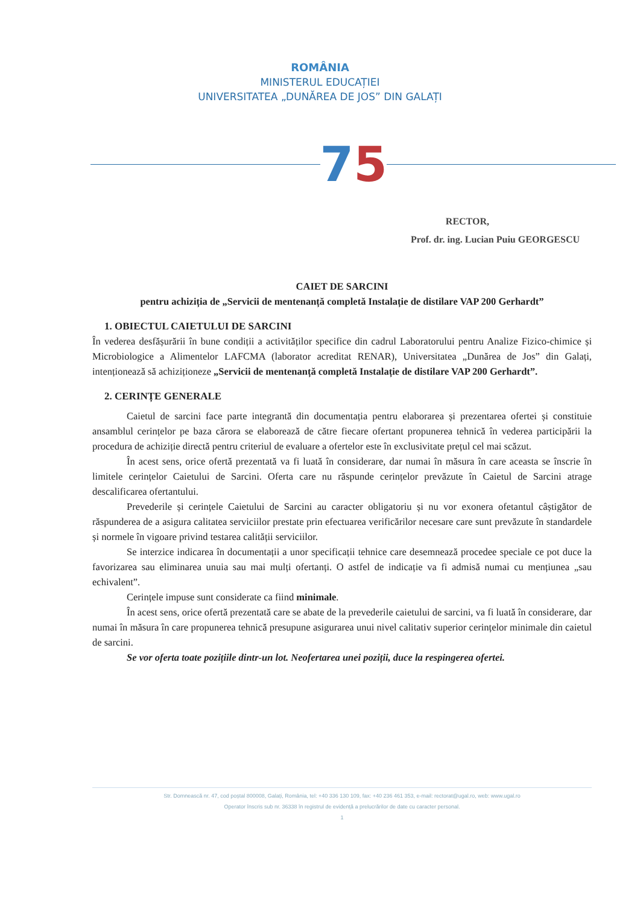ROMÂNIA
MINISTERUL EDUCAȚIEI
UNIVERSITATEA „DUNĂREA DE JOS” DIN GALAȚI
75
RECTOR,
Prof. dr. ing. Lucian Puiu GEORGESCU
CAIET DE SARCINI
pentru achiziția de „Servicii de mentenanță completă Instalație de distilare VAP 200 Gerhardt”
1. OBIECTUL CAIETULUI DE SARCINI
În vederea desfășurării în bune condiții a activităților specifice din cadrul Laboratorului pentru Analize Fizico-chimice și Microbiologice a Alimentelor LAFCMA (laborator acreditat RENAR), Universitatea „Dunărea de Jos” din Galați, intenționează să achiziționeze „Servicii de mentenanță completă Instalație de distilare VAP 200 Gerhardt”.
2. CERINȚE GENERALE
Caietul de sarcini face parte integrantă din documentația pentru elaborarea și prezentarea ofertei și constituie ansamblul cerințelor pe baza cărora se elaborează de către fiecare ofertant propunerea tehnică în vederea participării la procedura de achiziție directă pentru criteriul de evaluare a ofertelor este în exclusivitate prețul cel mai scăzut.
În acest sens, orice ofertă prezentată va fi luată în considerare, dar numai în măsura în care aceasta se înscrie în limitele cerințelor Caietului de Sarcini. Oferta care nu răspunde cerințelor prevăzute în Caietul de Sarcini atrage descalificarea ofertantului.
Prevederile și cerințele Caietului de Sarcini au caracter obligatoriu și nu vor exonera ofetantul câștigător de răspunderea de a asigura calitatea serviciilor prestate prin efectuarea verificărilor necesare care sunt prevăzute în standardele și normele în vigoare privind testarea calității serviciilor.
Se interzice indicarea în documentații a unor specificații tehnice care desemnează procedee speciale ce pot duce la favorizarea sau eliminarea unuia sau mai mulți ofertanți. O astfel de indicație va fi admisă numai cu mențiunea „sau echivalent”.
Cerințele impuse sunt considerate ca fiind minimale.
În acest sens, orice ofertă prezentată care se abate de la prevederile caietului de sarcini, va fi luată în considerare, dar numai în măsura în care propunerea tehnică presupune asigurarea unui nivel calitativ superior cerințelor minimale din caietul de sarcini.
Se vor oferta toate pozițiile dintr-un lot. Neofertarea unei poziții, duce la respingerea ofertei.
Str. Domnească nr. 47, cod poștal 800008, Galați, România, tel: +40 336 130 109, fax: +40 236 461 353, e-mail: rectorat@ugal.ro, web: www.ugal.ro
Operator înscris sub nr. 36338 în registrul de evidență a prelucrărilor de date cu caracter personal.
1